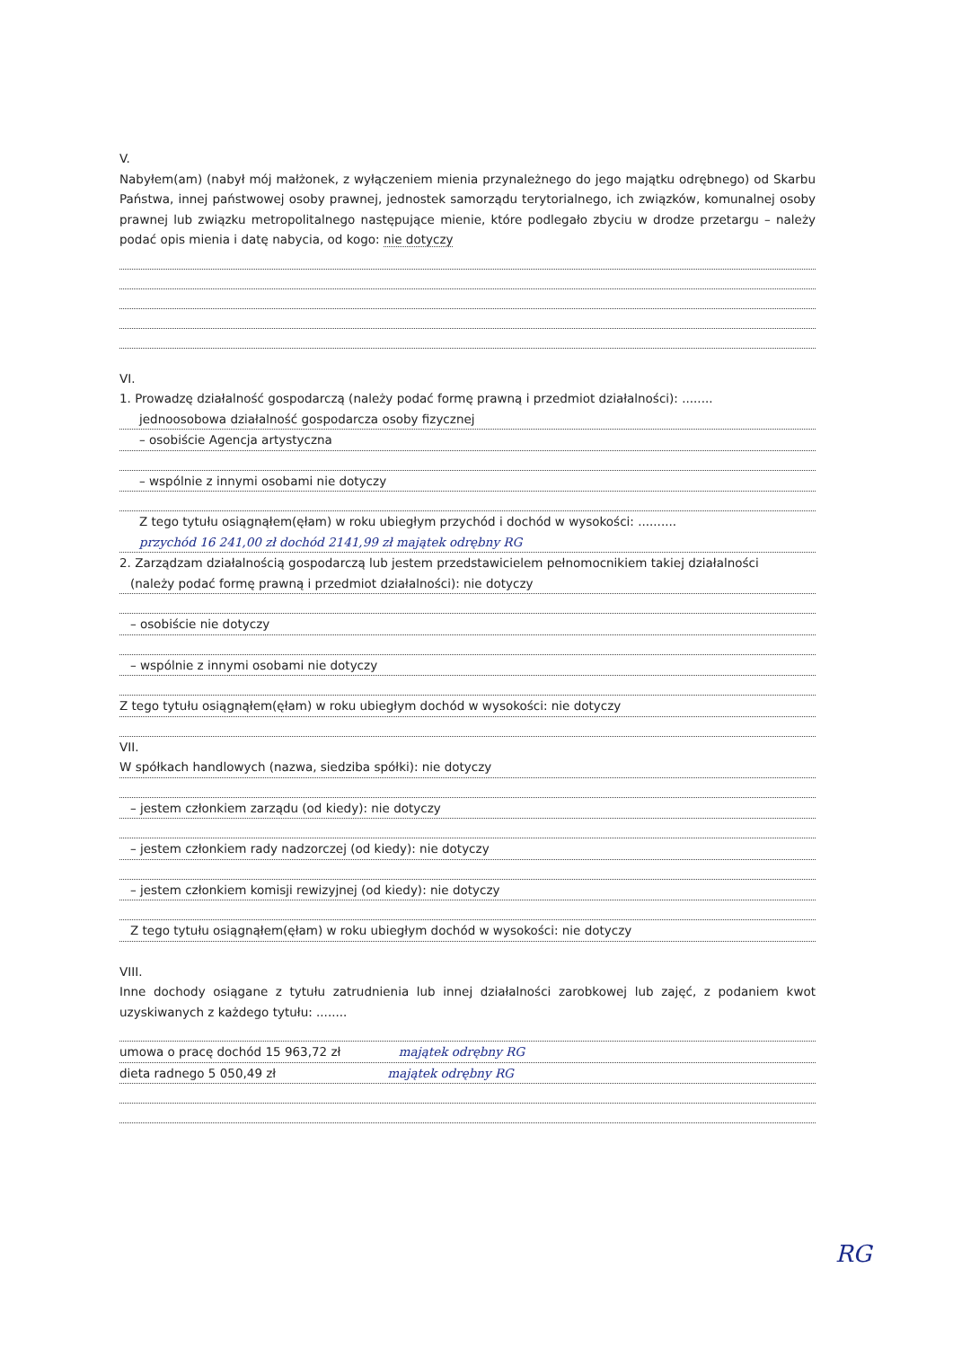V.
Nabyłem(am) (nabył mój małżonek, z wyłączeniem mienia przynależnego do jego majątku odrębnego) od Skarbu Państwa, innej państwowej osoby prawnej, jednostek samorządu terytorialnego, ich związków, komunalnej osoby prawnej lub związku metropolitalnego następujące mienie, które podlegało zbyciu w drodze przetargu – należy podać opis mienia i datę nabycia, od kogo: nie dotyczy
VI.
1. Prowadzę działalność gospodarczą (należy podać formę prawną i przedmiot działalności): ........
jednoosobowa działalność gospodarcza osoby fizycznej
– osobiście Agencja artystyczna
– wspólnie z innymi osobami nie dotyczy
Z tego tytułu osiągnąłem(ęłam) w roku ubiegłym przychód i dochód w wysokości: ..........
przychód 16 241,00 zł dochód 2141,99 zł majątek odrębny RG
2. Zarządzam działalnością gospodarczą lub jestem przedstawicielem pełnomocnikiem takiej działalności
(należy podać formę prawną i przedmiot działalności): nie dotyczy
– osobiście nie dotyczy
– wspólnie z innymi osobami nie dotyczy
Z tego tytułu osiągnąłem(ęłam) w roku ubiegłym dochód w wysokości: nie dotyczy
VII.
W spółkach handlowych (nazwa, siedziba spółki): nie dotyczy
– jestem członkiem zarządu (od kiedy): nie dotyczy
– jestem członkiem rady nadzorczej (od kiedy): nie dotyczy
– jestem członkiem komisji rewizyjnej (od kiedy): nie dotyczy
Z tego tytułu osiągnąłem(ęłam) w roku ubiegłym dochód w wysokości: nie dotyczy
VIII.
Inne dochody osiągane z tytułu zatrudnienia lub innej działalności zarobkowej lub zajęć, z podaniem kwot uzyskiwanych z każdego tytułu: ........
umowa o pracę dochód 15 963,72 zł majątek odrębny RG
dieta radnego 5 050,49 zł majątek odrębny RG
RG